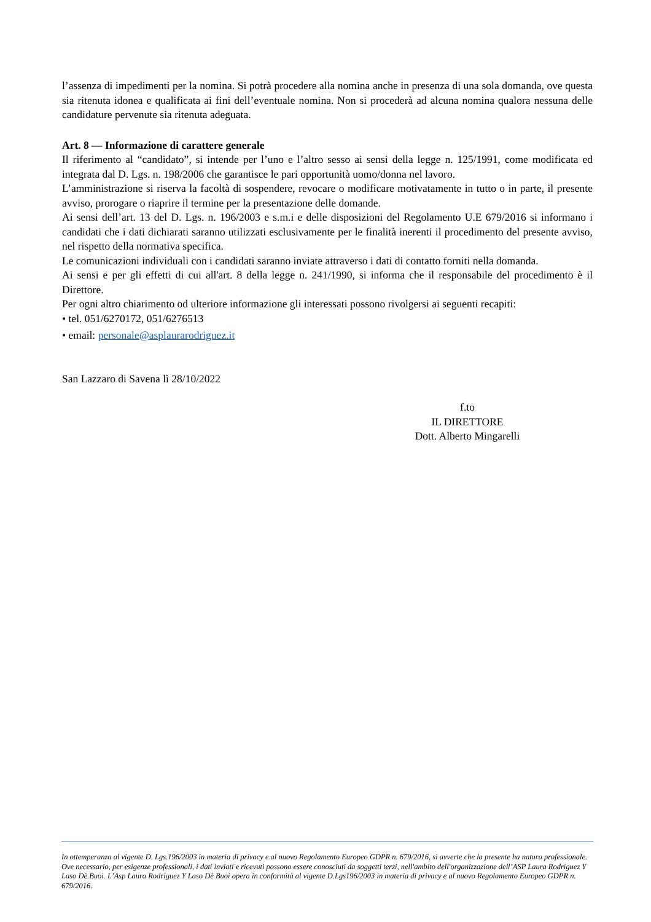l’assenza di impedimenti per la nomina. Si potrà procedere alla nomina anche in presenza di una sola domanda, ove questa sia ritenuta idonea e qualificata ai fini dell’eventuale nomina. Non si procederà ad alcuna nomina qualora nessuna delle candidature pervenute sia ritenuta adeguata.
Art. 8 — Informazione di carattere generale
Il riferimento al “candidato”, si intende per l’uno e l’altro sesso ai sensi della legge n. 125/1991, come modificata ed integrata dal D. Lgs. n. 198/2006 che garantisce le pari opportunità uomo/donna nel lavoro.
L’amministrazione si riserva la facoltà di sospendere, revocare o modificare motivatamente in tutto o in parte, il presente avviso, prorogare o riaprire il termine per la presentazione delle domande.
Ai sensi dell’art. 13 del D. Lgs. n. 196/2003 e s.m.i e delle disposizioni del Regolamento U.E 679/2016 si informano i candidati che i dati dichiarati saranno utilizzati esclusivamente per le finalità inerenti il procedimento del presente avviso, nel rispetto della normativa specifica.
Le comunicazioni individuali con i candidati saranno inviate attraverso i dati di contatto forniti nella domanda.
Ai sensi e per gli effetti di cui all'art. 8 della legge n. 241/1990, si informa che il responsabile del procedimento è il Direttore.
Per ogni altro chiarimento od ulteriore informazione gli interessati possono rivolgersi ai seguenti recapiti:
• tel. 051/6270172, 051/6276513
• email: personale@asplaurarodriguez.it
San Lazzaro di Savena lì 28/10/2022
f.to
IL DIRETTORE
Dott. Alberto Mingarelli
In ottemperanza al vigente D. Lgs.196/2003 in materia di privacy e al nuovo Regolamento Europeo GDPR n. 679/2016, si avverte che la presente ha natura professionale. Ove necessario, per esigenze professionali, i dati inviati e ricevuti possono essere conosciuti da soggetti terzi, nell'ambito dell'organizzazione dell’ASP Laura Rodriguez Y Laso Dè Buoi. L’Asp Laura Rodriguez Y Laso Dè Buoi opera in conformità al vigente D.Lgs196/2003 in materia di privacy e al nuovo Regolamento Europeo GDPR n. 679/2016.